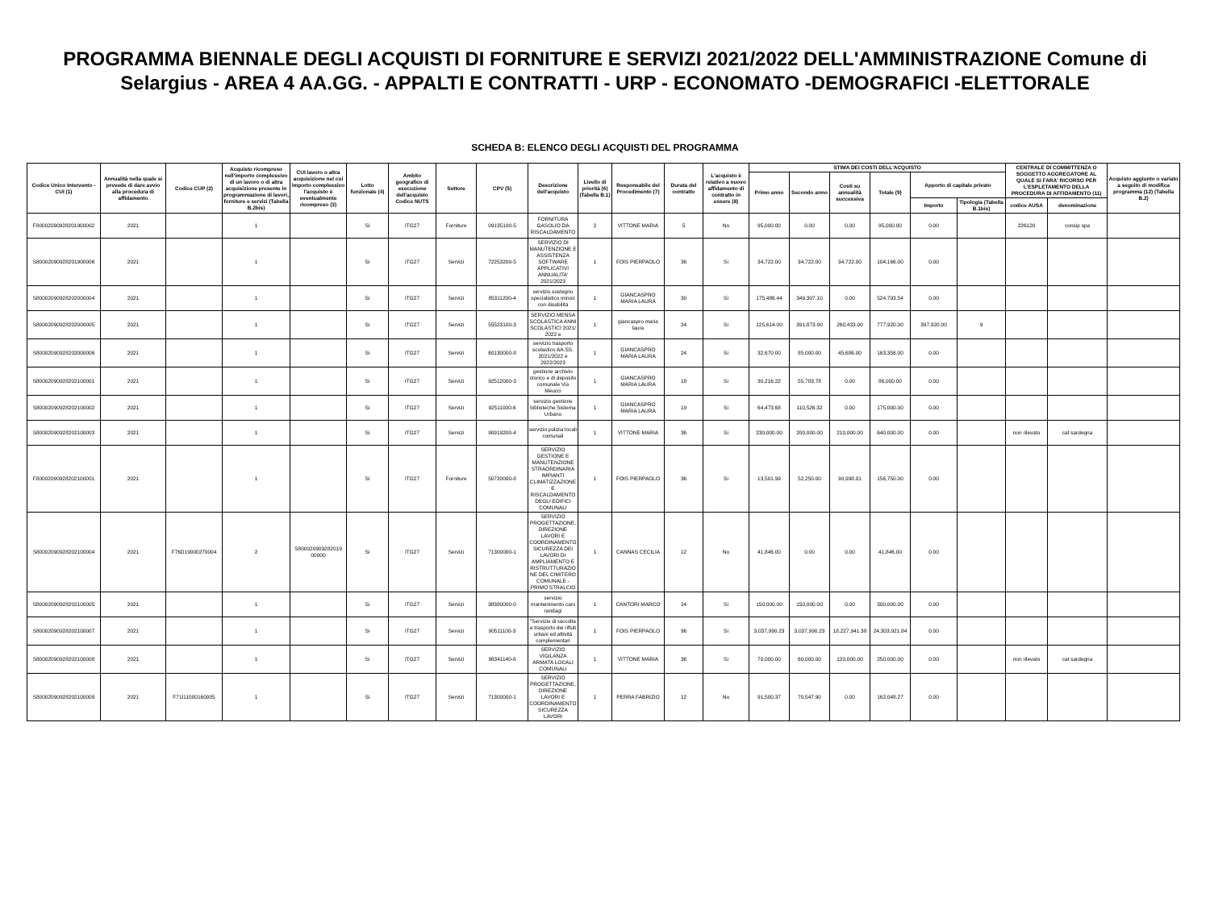PROGRAMMA BIENNALE DEGLI ACQUISTI DI FORNITURE E SERVIZI 2021/2022 DELL'AMMINISTRAZIONE Comune di Selargius - AREA 4 AA.GG. - APPALTI E CONTRATTI - URP - ECONOMATO -DEMOGRAFICI -ELETTORALE
SCHEDA B: ELENCO DEGLI ACQUISTI DEL PROGRAMMA
| Codice Unico Intervento - CUI (1) | Annualità nella quale si prevede di dare avvio alla procedura di affidamento | Codice CUP (2) | Acquisto ricompreso nell'importo complessivo di un lavoro o di altra acquisizione presente in programmazione di lavori, forniture e servizi (Tabella B.2bis) | CUI lavoro o altra acquisizione nel cui importo complessivo l'acquisto è eventualmente ricompreso (3) | Lotto funzionale (4) | Ambito geografico di esecuzione dell'acquisto Codice NUTS | Settore | CPV (5) | Descrizione dell'acquisto | Livello di priorità (6) (Tabella B.1) | Responsabile del Procedimento (7) | Durata del contratto | L'acquisto è relativo a nuovo affidamento di contratto in essere (8) | STIMA DEI COSTI DELL'ACQUISTO | | | | | | CENTRALE DI COMMITTENZA O SOGGETTO AGGREGATORE AL QUALE SI FARA' RICORSO PER L'ESPLETAMENTO DELLA PROCEDURA DI AFFIDAMENTO (11) | | Acquisto aggiunto o variato a seguito di modifica programma (12) (Tabella B.2) |
| --- | --- | --- | --- | --- | --- | --- | --- | --- | --- | --- | --- | --- | --- | --- | --- | --- | --- | --- | --- | --- | --- | --- |
| | | | | | | | | | | | | | | Primo anno | Secondo anno | Costi su annualità successiva | Totale (9) | Apporto di capitale privato | | | | |
| | | | | | | | | | | | | | | | | | | Importo | Tipologia (Tabella B.1bis) | codice AUSA | denominazione | |
| F80002090928201900002 | 2021 | | 1 | | Si | ITG27 | Forniture | 09135100-5 | FORNITURA GASOLIO DA RISCALDAMENTO | 2 | VITTONE MARIA | 5 | No | 95,000.00 | 0.00 | 0.00 | 95,000.00 | 0.00 | | 226120 | consip spa | |
| S80002090928201900006 | 2021 | | 1 | | Si | ITG27 | Servizi | 72253200-5 | SERVIZIO DI MANUTENZIONE E ASSISTENZA SOFTWARE APPLICATIVI ANNUALITA' 2021/2023 | 1 | FOIS PIERPAOLO | 36 | Si | 34,722.00 | 34,722.00 | 34,722.00 | 104,166.00 | 0.00 | | | | |
| S80002090928202000004 | 2021 | | 1 | | Si | ITG27 | Servizi | 85311200-4 | servizio sostegno specialistico minori con disabilità | 1 | GIANCASPRO MARIA LAURA | 30 | Si | 175,486.44 | 349,307.10 | 0.00 | 524,793.54 | 0.00 | | | | |
| S80002090928202000005 | 2021 | | 1 | | Si | ITG27 | Servizi | 55523100-3 | SERVIZIO MENSA SCOLASTICA ANNI SCOLASTICI 2021/ 2022 e | 1 | giancaspro maria laura | 24 | Si | 125,614.00 | 391,873.00 | 260,433.00 | 777,920.00 | 397,920.00 | 9 | | | |
| S80002090928202000006 | 2021 | | 1 | | Si | ITG27 | Servizi | 60130000-8 | servizio trasporto scolastico AA.SS. 2021/2022 e 2022/2023 | 1 | GIANCASPRO MARIA LAURA | 24 | Si | 32,670.00 | 85,000.00 | 45,686.00 | 163,356.00 | 0.00 | | | | |
| S80002090928202100001 | 2021 | | 1 | | Si | ITG27 | Servizi | 92512000-3 | gestione archivio storico e di deposito comunale Via Meucci | 1 | GIANCASPRO MARIA LAURA | 18 | Si | 30,216.22 | 55,783.78 | 0.00 | 86,000.00 | 0.00 | | | | |
| S80002090928202100002 | 2021 | | 1 | | Si | ITG27 | Servizi | 92511000-6 | servizio gestione biblioteche Sistema Urbano | 1 | GIANCASPRO MARIA LAURA | 19 | Si | 64,473.68 | 110,526.32 | 0.00 | 175,000.00 | 0.00 | | | | |
| S80002090928202100003 | 2021 | | 1 | | Si | ITG27 | Servizi | 90919200-4 | servizio pulizia locali comunali | 1 | VITTONE MARIA | 36 | Si | 230,000.00 | 200,000.00 | 210,000.00 | 640,000.00 | 0.00 | | non rilevato | cat sardegna | |
| F80002090928202100001 | 2021 | | 1 | | Si | ITG27 | Forniture | 50720000-8 | SERVIZIO GESTIONE E MANUTENZIONE STRAORDINARIA IMPIANTI CLIMATIZZAZIONE E RISCALDAMENTO DEGLI EDIFICI COMUNALI | 1 | FOIS PIERPAOLO | 36 | Si | 13,501.99 | 52,250.00 | 90,998.01 | 156,750.00 | 0.00 | | | | |
| S80002090928202100004 | 2021 | F76D19000270004 | 2 | S800020909282019 00000 | Si | ITG27 | Servizi | 71300000-1 | SERVIZIO PROGETTAZIONE, DIREZIONE LAVORI E COORDINAMENTO SICUREZZA DEI LAVORI DI AMPLIAMENTO E RISTRUTTURAZIONE DEL CIMITERO COMUNALE - PRIMO STRALCIO | 1 | CANNAS CECILIA | 12 | No | 41,846.00 | 0.00 | 0.00 | 41,846.00 | 0.00 | | | | |
| S80002090928202100005 | 2021 | | 1 | | Si | ITG27 | Servizi | 98380000-0 | servizio mantenimento cani randagi | 1 | CANTORI MARCO | 24 | Si | 150,000.00 | 150,000.00 | 0.00 | 300,000.00 | 0.00 | | | | |
| S80002090928202100007 | 2021 | | 1 | | Si | ITG27 | Servizi | 90511100-3 | "Servizio di raccolta e trasporto dei rifiuti urbani ed attività complementari | 1 | FOIS PIERPAOLO | 96 | Si | 3,037,990.23 | 3,037,990.23 | 18,227,941.38 | 24,303,921.84 | 0.00 | | | | |
| S80002090928202100008 | 2021 | | 1 | | Si | ITG27 | Servizi | 98341140-8 | SERVIZIO VIGILANZA ARMATA LOCALI COMUNALI | 1 | VITTONE MARIA | 36 | Si | 70,000.00 | 60,000.00 | 120,000.00 | 250,000.00 | 0.00 | | non rilevato | cat sardegna | |
| S80002090928202100009 | 2021 | F71I11000160005 | 1 | | Si | ITG27 | Servizi | 71300000-1 | SERVIZIO PROGETTAZIONE, DIREZIONE LAVORI E COORDINAMENTO SICUREZZA LAVORI | 1 | PERRA FABRIZIO | 12 | No | 91,500.37 | 70,547.90 | 0.00 | 162,048.27 | 0.00 | | | | |